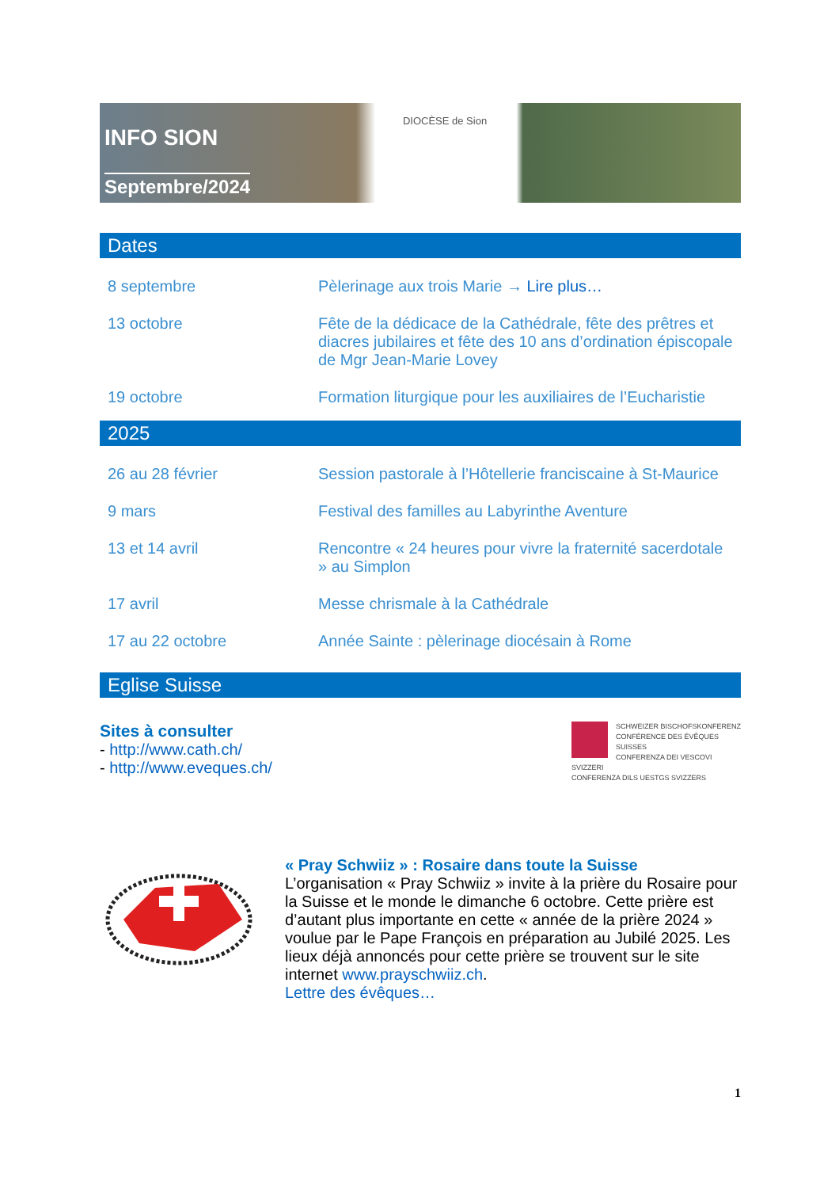INFO SION
Septembre/2024
DIOCÈSE de Sion
Dates
| 8 septembre | Pèlerinage aux trois Marie → Lire plus… |
| 13 octobre | Fête de la dédicace de la Cathédrale, fête des prêtres et diacres jubilaires et fête des 10 ans d’ordination épiscopale de Mgr Jean-Marie Lovey |
| 19 octobre | Formation liturgique pour les auxiliaires de l’Eucharistie |
2025
| 26 au 28 février | Session pastorale à l’Hôtellerie franciscaine à St-Maurice |
| 9 mars | Festival des familles au Labyrinthe Aventure |
| 13 et 14 avril | Rencontre « 24 heures pour vivre la fraternité sacerdotale » au Simplon |
| 17 avril | Messe chrismale à la Cathédrale |
| 17 au 22 octobre | Année Sainte : pèlerinage diocésain à Rome |
Eglise Suisse
Sites à consulter
- http://www.cath.ch/
- http://www.eveques.ch/
SCHWEIZER BISCHOFSKONFERENZ
CONFÉRENCE DES ÉVÊQUES SUISSES
CONFERENZA DEI VESCOVI SVIZZERI
CONFERENZA DILS UESTGS SVIZZERS
« Pray Schwiiz » : Rosaire dans toute la Suisse
L’organisation « Pray Schwiiz » invite à la prière du Rosaire pour la Suisse et le monde le dimanche 6 octobre. Cette prière est d’autant plus importante en cette « année de la prière 2024 » voulue par le Pape François en préparation au Jubilé 2025. Les lieux déjà annoncés pour cette prière se trouvent sur le site internet www.prayschwiiz.ch.
Lettre des évêques…
1